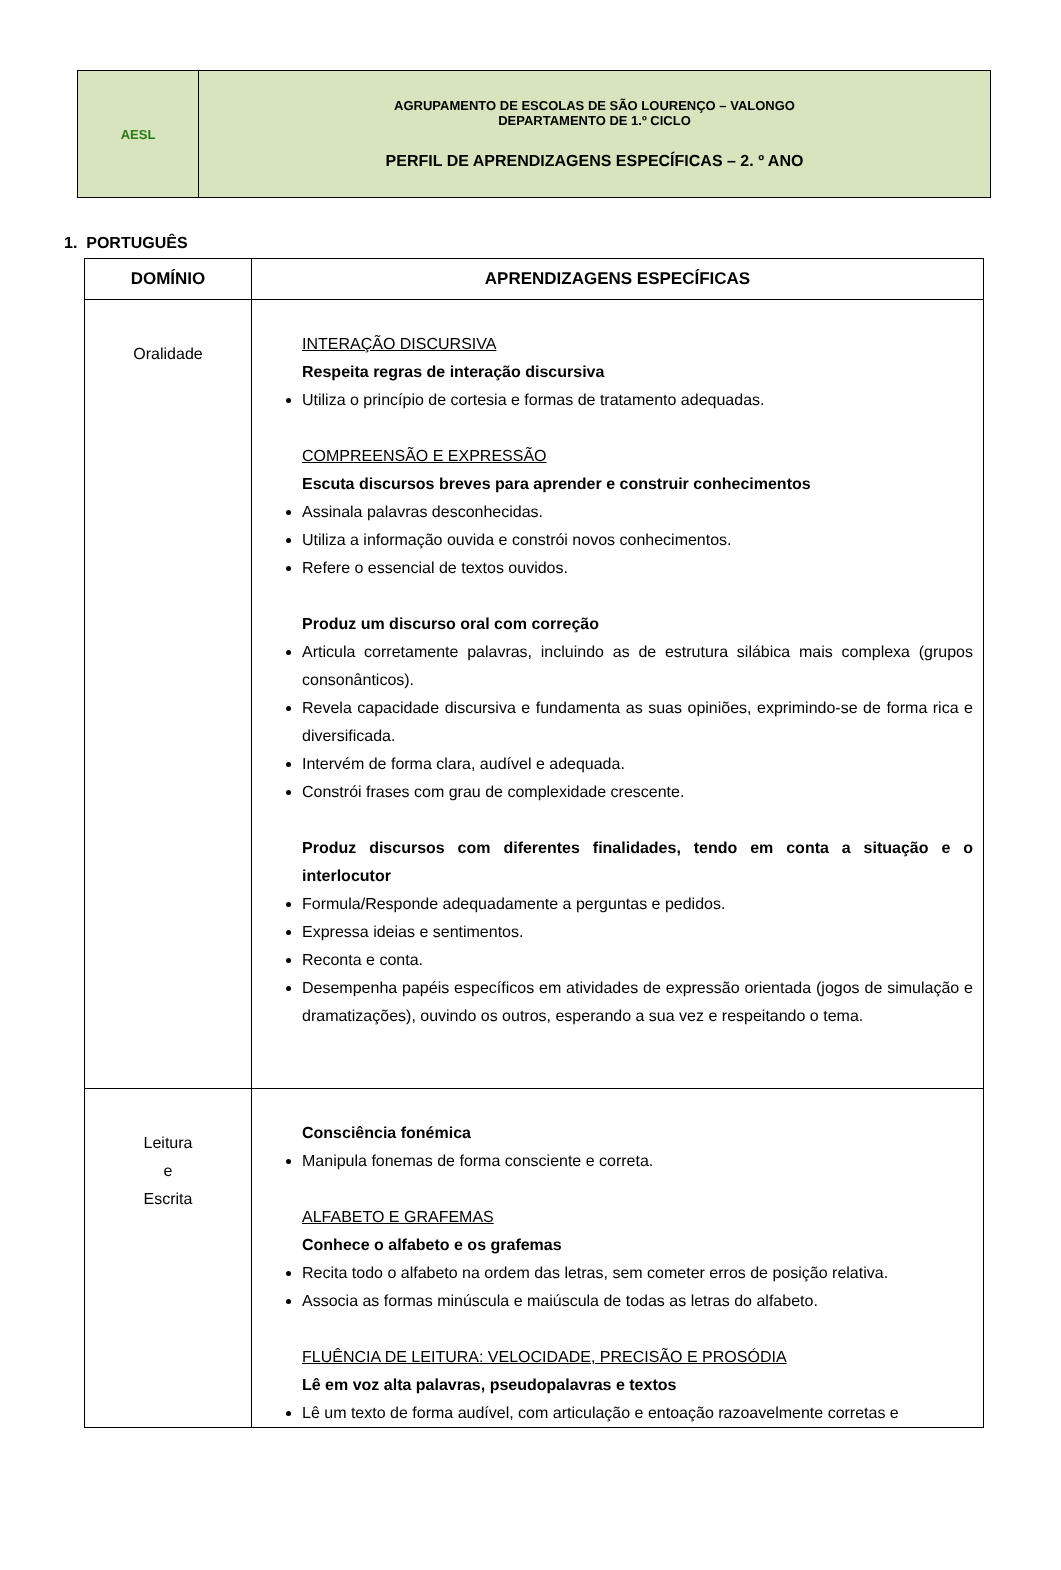| AESL | AGRUPAMENTO DE ESCOLAS DE SÃO LOURENÇO – VALONGO DEPARTAMENTO DE 1.º CICLO PERFIL DE APRENDIZAGENS ESPECÍFICAS – 2. º ANO |
1. PORTUGUÊS
| DOMÍNIO | APRENDIZAGENS ESPECÍFICAS |
| --- | --- |
| Oralidade | INTERAÇÃO DISCURSIVA Respeita regras de interação discursiva Utiliza o princípio de cortesia e formas de tratamento adequadas. COMPREENSÃO E EXPRESSÃO Escuta discursos breves para aprender e construir conhecimentos Assinala palavras desconhecidas. Utiliza a informação ouvida e constrói novos conhecimentos. Refere o essencial de textos ouvidos. Produz um discurso oral com correção Articula corretamente palavras, incluindo as de estrutura silábica mais complexa (grupos consonânticos). Revela capacidade discursiva e fundamenta as suas opiniões, exprimindo-se de forma rica e diversificada. Intervém de forma clara, audível e adequada. Constrói frases com grau de complexidade crescente. Produz discursos com diferentes finalidades, tendo em conta a situação e o interlocutor Formula/Responde adequadamente a perguntas e pedidos. Expressa ideias e sentimentos. Reconta e conta. Desempenha papéis específicos em atividades de expressão orientada (jogos de simulação e dramatizações), ouvindo os outros, esperando a sua vez e respeitando o tema. |
| Leitura e Escrita | Consciência fonémica Manipula fonemas de forma consciente e correta. ALFABETO E GRAFEMAS Conhece o alfabeto e os grafemas Recita todo o alfabeto na ordem das letras, sem cometer erros de posição relativa. Associa as formas minúscula e maiúscula de todas as letras do alfabeto. FLUÊNCIA DE LEITURA: VELOCIDADE, PRECISÃO E PROSÓDIA Lê em voz alta palavras, pseudopalavras e textos Lê um texto de forma audível, com articulação e entoação razoavelmente corretas e |